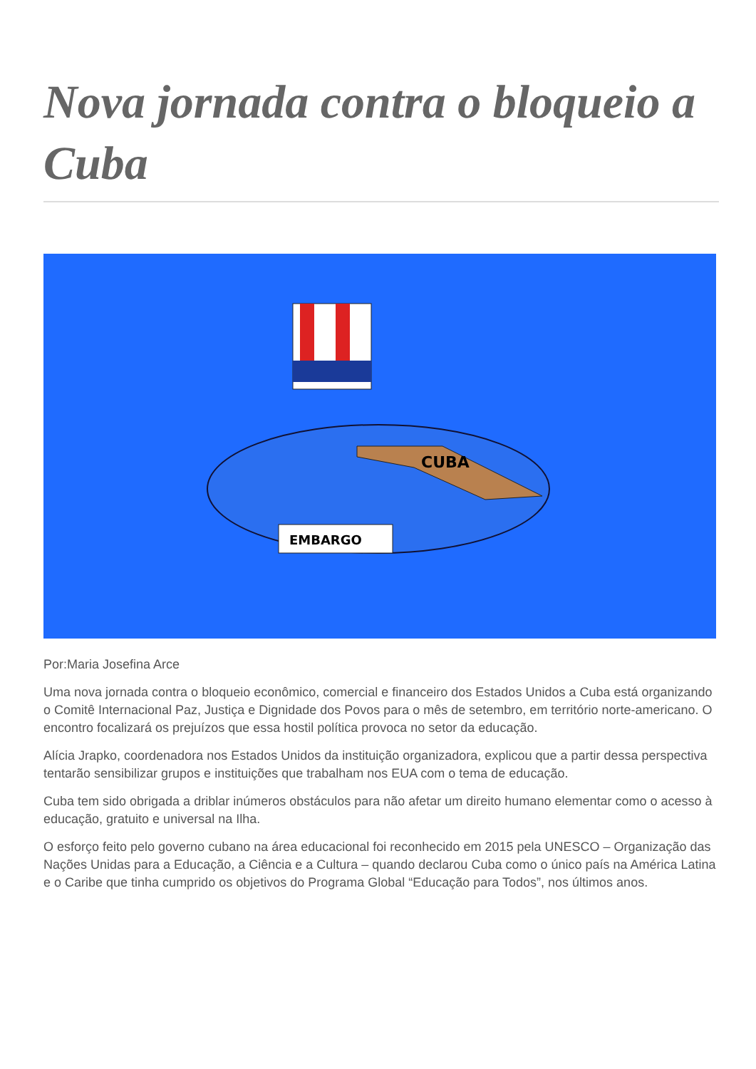Nova jornada contra o bloqueio a Cuba
CUBA
EMBARGO
Por:Maria Josefina Arce
Uma nova jornada contra o bloqueio econômico, comercial e financeiro dos Estados Unidos a Cuba está organizando o Comitê Internacional Paz, Justiça e Dignidade dos Povos para o mês de setembro, em território norte-americano. O encontro focalizará os prejuízos que essa hostil política provoca no setor da educação.
Alícia Jrapko, coordenadora nos Estados Unidos da instituição organizadora, explicou que a partir dessa perspectiva tentarão sensibilizar grupos e instituições que trabalham nos EUA com o tema de educação.
Cuba tem sido obrigada a driblar inúmeros obstáculos para não afetar um direito humano elementar como o acesso à educação, gratuito e universal na Ilha.
O esforço feito pelo governo cubano na área educacional foi reconhecido em 2015 pela UNESCO – Organização das Nações Unidas para a Educação, a Ciência e a Cultura – quando declarou Cuba como o único país na América Latina e o Caribe que tinha cumprido os objetivos do Programa Global “Educação para Todos”, nos últimos anos.